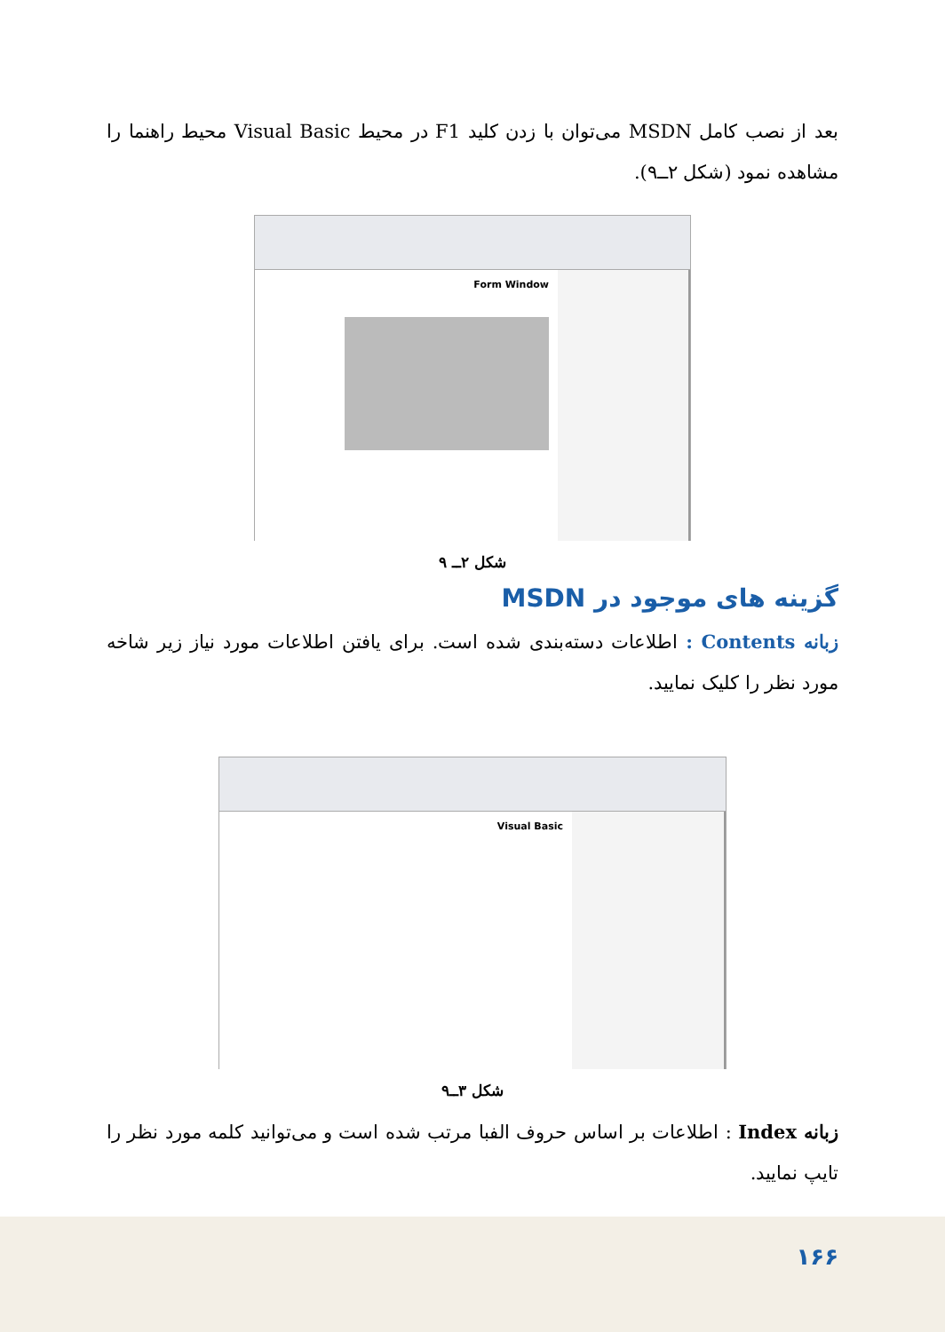بعد از نصب کامل MSDN می‌توان با زدن کلید F1 در محیط Visual Basic محیط راهنما را مشاهده نمود (شکل ۲ــ۹).
Form Window
شکل ۲ــ ۹
گزینه های موجود در MSDN
زبانه Contents : اطلاعات دسته‌بندی شده است. برای یافتن اطلاعات مورد نیاز زیر شاخه مورد نظر را کلیک نمایید.
Visual Basic
شکل ۳ــ۹
زبانه Index : اطلاعات بر اساس حروف الفبا مرتب شده است و می‌توانید کلمه مورد نظر را تایپ نمایید.
۱۶۶